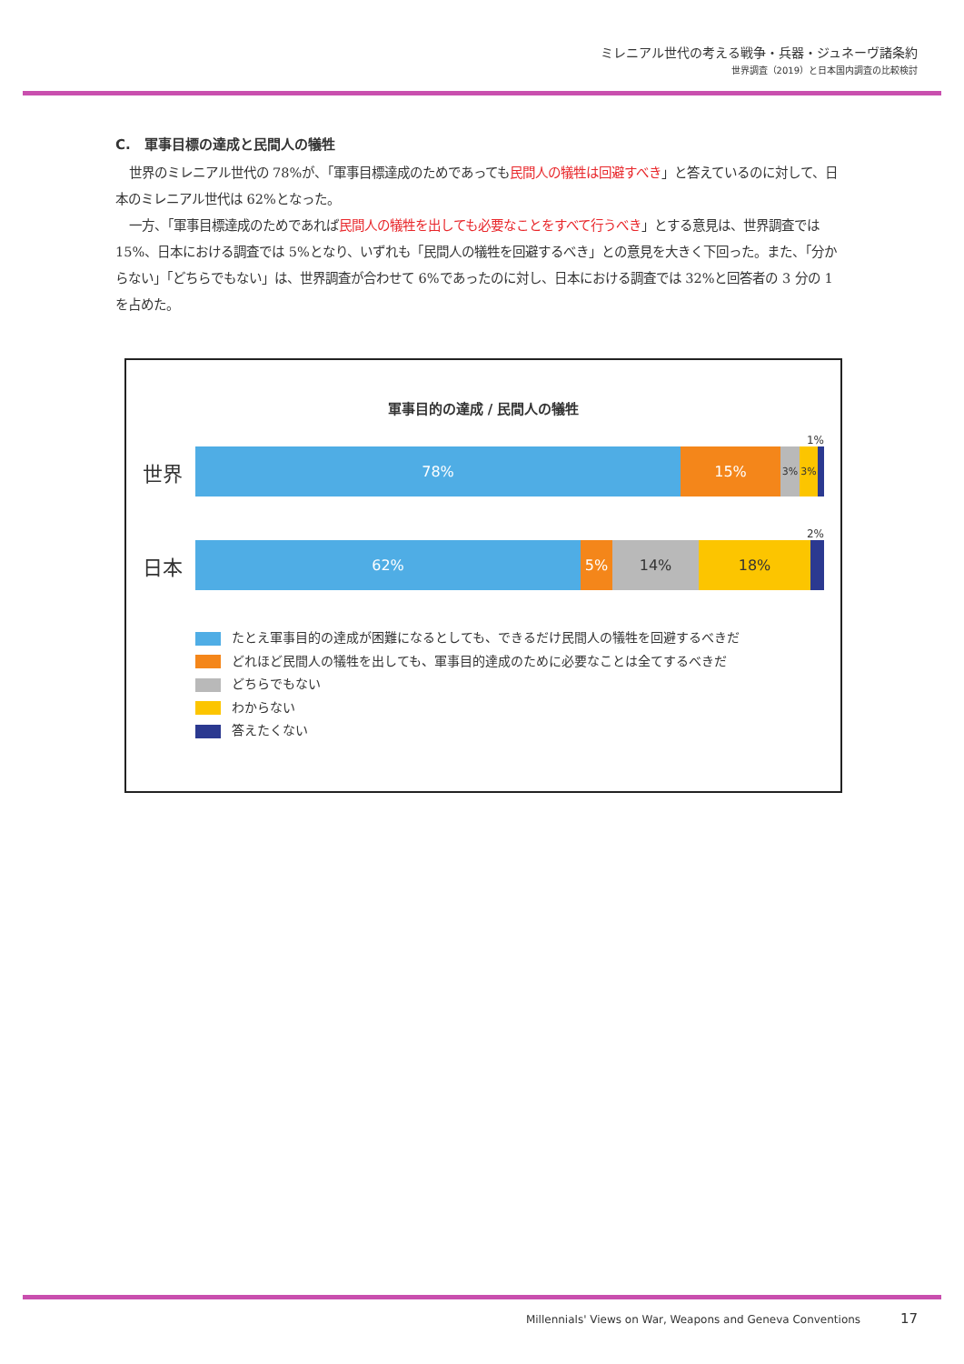ミレニアル世代の考える戦争・兵器・ジュネーヴ諸条約
世界調査（2019）と日本国内調査の比較検討
C.　軍事目標の達成と民間人の犠牲
世界のミレニアル世代の 78%が、「軍事目標達成のためであっても民間人の犠牲は回避すべき」と答えているのに対して、日本のミレニアル世代は 62%となった。
一方、「軍事目標達成のためであれば民間人の犠牲を出しても必要なことをすべて行うべき」とする意見は、世界調査では 15%、日本における調査では 5%となり、いずれも「民間人の犠牲を回避するべき」との意見を大きく下回った。また、「分からない」「どちらでもない」は、世界調査が合わせて 6%であったのに対し、日本における調査では 32%と回答者の 3 分の 1 を占めた。
軍事目的の達成 / 民間人の犠牲
1%
世界
78% 15%
3% 3%
2%
日本
62% 5% 14% 18%
たとえ軍事目的の達成が困難になるとしても、できるだけ民間人の犠牲を回避するべきだ
どれほど民間人の犠牲を出しても、軍事目的達成のために必要なことは全てするべきだ
どちらでもない
わからない
答えたくない
Millennials' Views on War, Weapons and Geneva Conventions 17